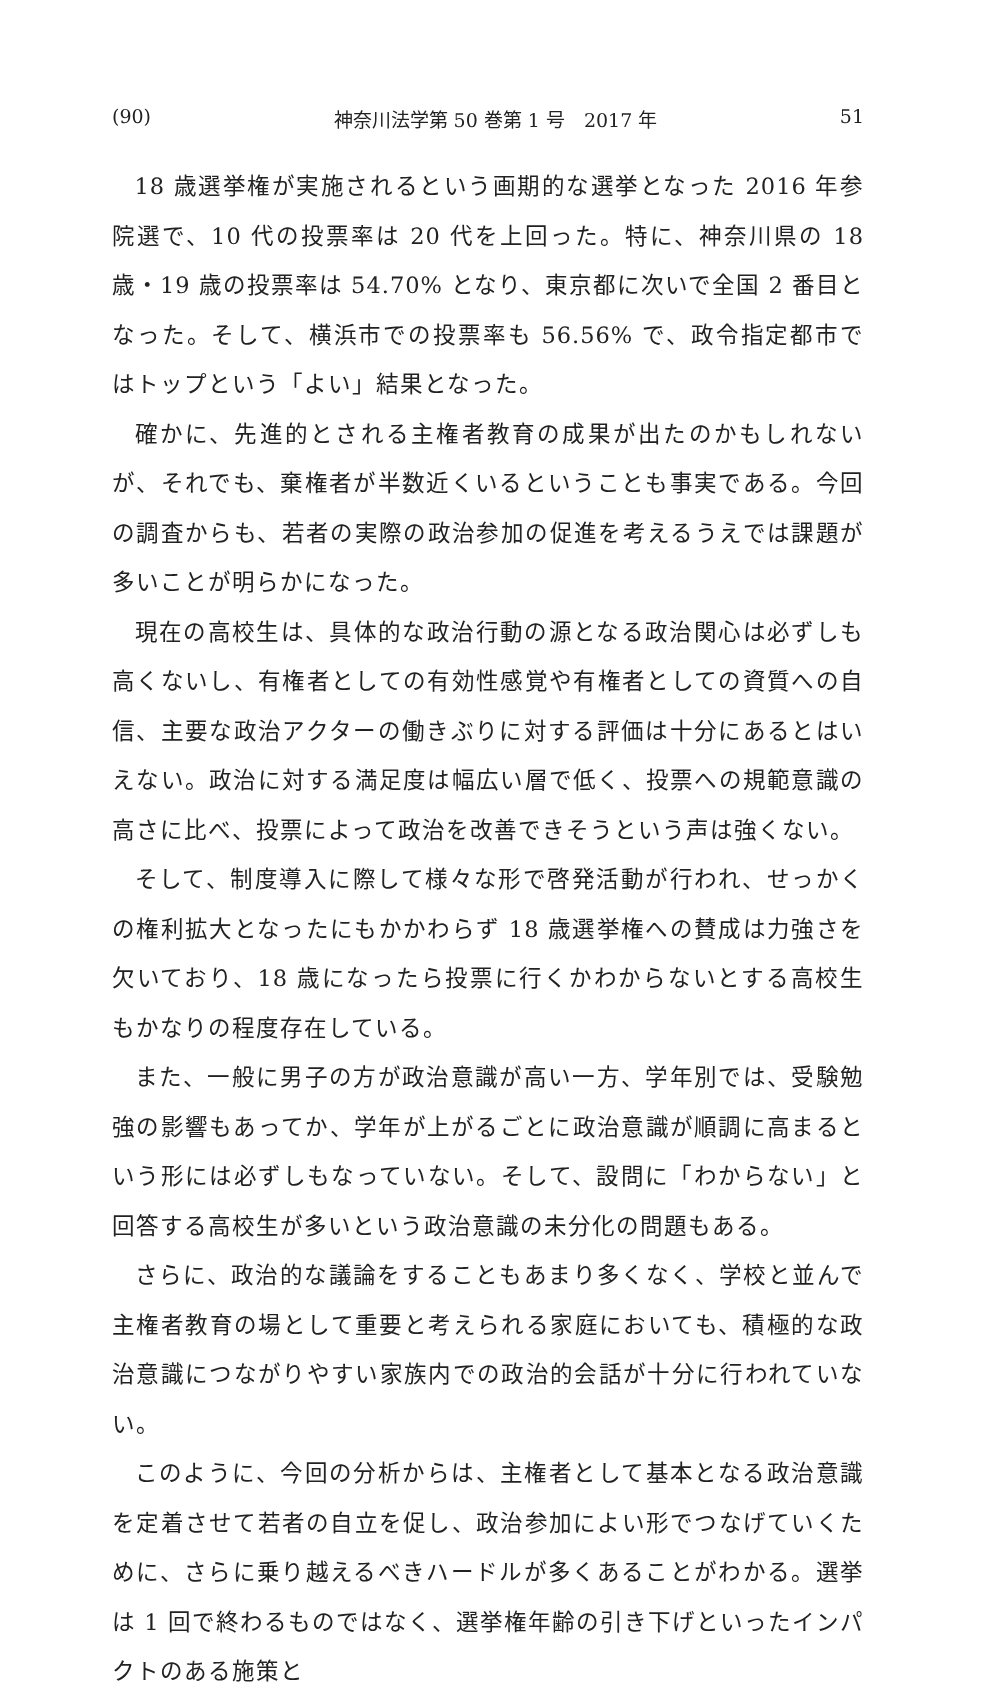(90) 神奈川法学第 50 巻第 1 号　2017 年 51
18 歳選挙権が実施されるという画期的な選挙となった 2016 年参院選で、10 代の投票率は 20 代を上回った。特に、神奈川県の 18 歳・19 歳の投票率は 54.70% となり、東京都に次いで全国 2 番目となった。そして、横浜市での投票率も 56.56% で、政令指定都市ではトップという「よい」結果となった。
確かに、先進的とされる主権者教育の成果が出たのかもしれないが、それでも、棄権者が半数近くいるということも事実である。今回の調査からも、若者の実際の政治参加の促進を考えるうえでは課題が多いことが明らかになった。
現在の高校生は、具体的な政治行動の源となる政治関心は必ずしも高くないし、有権者としての有効性感覚や有権者としての資質への自信、主要な政治アクターの働きぶりに対する評価は十分にあるとはいえない。政治に対する満足度は幅広い層で低く、投票への規範意識の高さに比べ、投票によって政治を改善できそうという声は強くない。
そして、制度導入に際して様々な形で啓発活動が行われ、せっかくの権利拡大となったにもかかわらず 18 歳選挙権への賛成は力強さを欠いており、18 歳になったら投票に行くかわからないとする高校生もかなりの程度存在している。
また、一般に男子の方が政治意識が高い一方、学年別では、受験勉強の影響もあってか、学年が上がるごとに政治意識が順調に高まるという形には必ずしもなっていない。そして、設問に「わからない」と回答する高校生が多いという政治意識の未分化の問題もある。
さらに、政治的な議論をすることもあまり多くなく、学校と並んで主権者教育の場として重要と考えられる家庭においても、積極的な政治意識につながりやすい家族内での政治的会話が十分に行われていない。
このように、今回の分析からは、主権者として基本となる政治意識を定着させて若者の自立を促し、政治参加によい形でつなげていくために、さらに乗り越えるべきハードルが多くあることがわかる。選挙は 1 回で終わるものではなく、選挙権年齢の引き下げといったインパクトのある施策と